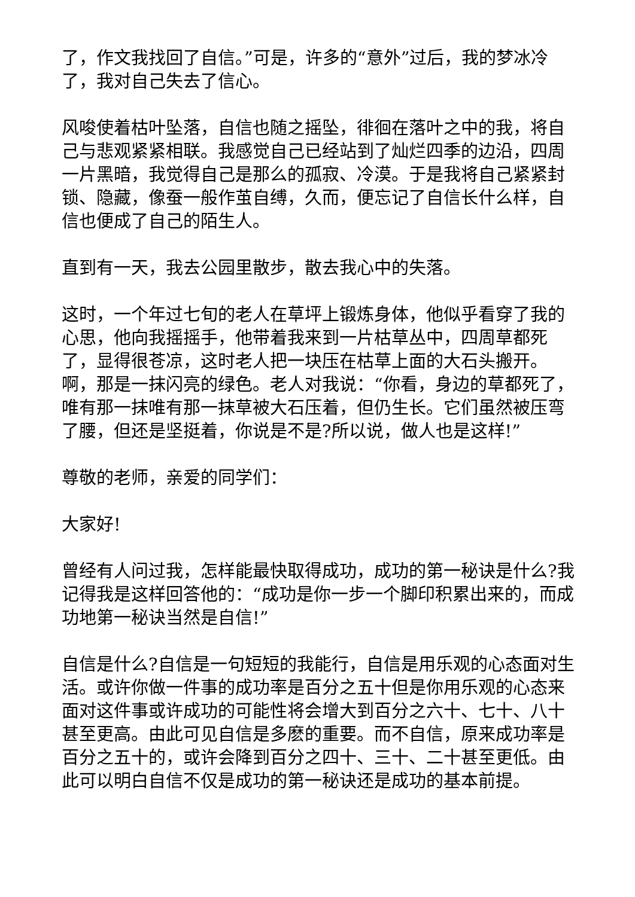了，作文我找回了自信。”可是，许多的“意外”过后，我的梦冰冷了，我对自己失去了信心。
风唆使着枯叶坠落，自信也随之摇坠，徘徊在落叶之中的我，将自己与悲观紧紧相联。我感觉自己已经站到了灿烂四季的边沿，四周一片黑暗，我觉得自己是那么的孤寂、冷漠。于是我将自己紧紧封锁、隐藏，像蚕一般作茧自缚，久而，便忘记了自信长什么样，自信也便成了自己的陌生人。
直到有一天，我去公园里散步，散去我心中的失落。
这时，一个年过七旬的老人在草坪上锻炼身体，他似乎看穿了我的心思，他向我摇摇手，他带着我来到一片枯草丛中，四周草都死了，显得很苍凉，这时老人把一块压在枯草上面的大石头搬开。啊，那是一抹闪亮的绿色。老人对我说：“你看，身边的草都死了，唯有那一抹唯有那一抹草被大石压着，但仍生长。它们虽然被压弯了腰，但还是坚挺着，你说是不是?所以说，做人也是这样!”
尊敬的老师，亲爱的同学们：
大家好!
曾经有人问过我，怎样能最快取得成功，成功的第一秘诀是什么?我记得我是这样回答他的：“成功是你一步一个脚印积累出来的，而成功地第一秘诀当然是自信!”
自信是什么?自信是一句短短的我能行，自信是用乐观的心态面对生活。或许你做一件事的成功率是百分之五十但是你用乐观的心态来面对这件事或许成功的可能性将会增大到百分之六十、七十、八十甚至更高。由此可见自信是多麽的重要。而不自信，原来成功率是百分之五十的，或许会降到百分之四十、三十、二十甚至更低。由此可以明白自信不仅是成功的第一秘诀还是成功的基本前提。